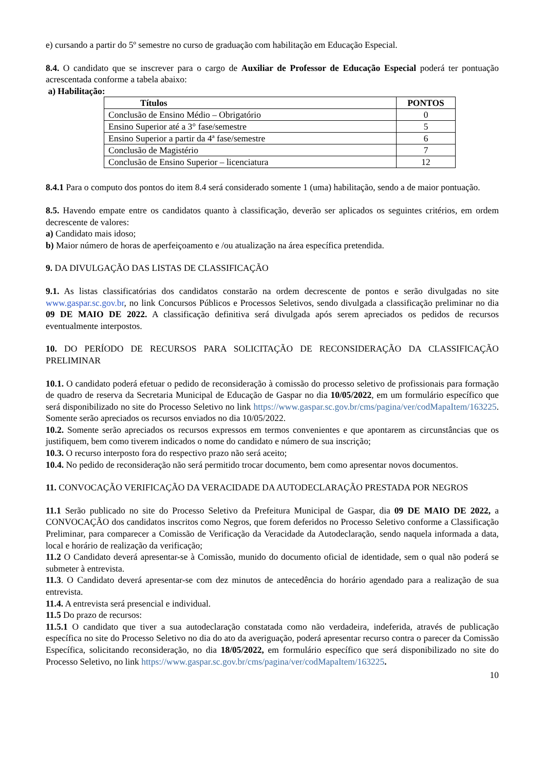e) cursando a partir do 5º semestre no curso de graduação com habilitação em Educação Especial.
8.4. O candidato que se inscrever para o cargo de Auxiliar de Professor de Educação Especial poderá ter pontuação acrescentada conforme a tabela abaixo:
a) Habilitação:
| Títulos | PONTOS |
| --- | --- |
| Conclusão de Ensino Médio – Obrigatório | 0 |
| Ensino Superior até a 3° fase/semestre | 5 |
| Ensino Superior a partir da 4ª fase/semestre | 6 |
| Conclusão de Magistério | 7 |
| Conclusão de Ensino Superior – licenciatura | 12 |
8.4.1 Para o computo dos pontos do item 8.4 será considerado somente 1 (uma) habilitação, sendo a de maior pontuação.
8.5. Havendo empate entre os candidatos quanto à classificação, deverão ser aplicados os seguintes critérios, em ordem decrescente de valores:
a) Candidato mais idoso;
b) Maior número de horas de aperfeiçoamento e /ou atualização na área específica pretendida.
9. DA DIVULGAÇÃO DAS LISTAS DE CLASSIFICAÇÃO
9.1. As listas classificatórias dos candidatos constarão na ordem decrescente de pontos e serão divulgadas no site www.gaspar.sc.gov.br, no link Concursos Públicos e Processos Seletivos, sendo divulgada a classificação preliminar no dia 09 DE MAIO DE 2022. A classificação definitiva será divulgada após serem apreciados os pedidos de recursos eventualmente interpostos.
10. DO PERÍODO DE RECURSOS PARA SOLICITAÇÃO DE RECONSIDERAÇÃO DA CLASSIFICAÇÃO PRELIMINAR
10.1. O candidato poderá efetuar o pedido de reconsideração à comissão do processo seletivo de profissionais para formação de quadro de reserva da Secretaria Municipal de Educação de Gaspar no dia 10/05/2022, em um formulário específico que será disponibilizado no site do Processo Seletivo no link https://www.gaspar.sc.gov.br/cms/pagina/ver/codMapaItem/163225. Somente serão apreciados os recursos enviados no dia 10/05/2022.
10.2. Somente serão apreciados os recursos expressos em termos convenientes e que apontarem as circunstâncias que os justifiquem, bem como tiverem indicados o nome do candidato e número de sua inscrição;
10.3. O recurso interposto fora do respectivo prazo não será aceito;
10.4. No pedido de reconsideração não será permitido trocar documento, bem como apresentar novos documentos.
11. CONVOCAÇÃO VERIFICAÇÃO DA VERACIDADE DA AUTODECLARAÇÃO PRESTADA POR NEGROS
11.1 Serão publicado no site do Processo Seletivo da Prefeitura Municipal de Gaspar, dia 09 DE MAIO DE 2022, a CONVOCAÇÃO dos candidatos inscritos como Negros, que forem deferidos no Processo Seletivo conforme a Classificação Preliminar, para comparecer a Comissão de Verificação da Veracidade da Autodeclaração, sendo naquela informada a data, local e horário de realização da verificação;
11.2 O Candidato deverá apresentar-se à Comissão, munido do documento oficial de identidade, sem o qual não poderá se submeter à entrevista.
11.3. O Candidato deverá apresentar-se com dez minutos de antecedência do horário agendado para a realização de sua entrevista.
11.4. A entrevista será presencial e individual.
11.5 Do prazo de recursos:
11.5.1 O candidato que tiver a sua autodeclaração constatada como não verdadeira, indeferida, através de publicação específica no site do Processo Seletivo no dia do ato da averiguação, poderá apresentar recurso contra o parecer da Comissão Específica, solicitando reconsideração, no dia 18/05/2022, em formulário específico que será disponibilizado no site do Processo Seletivo, no link https://www.gaspar.sc.gov.br/cms/pagina/ver/codMapaItem/163225.
10